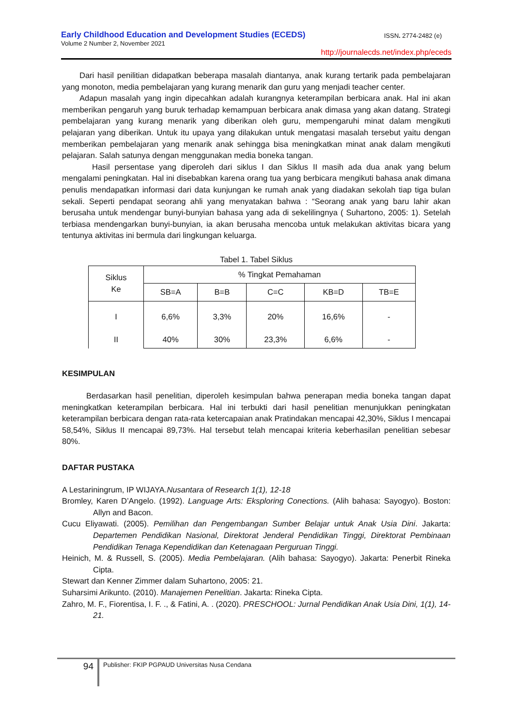Early Childhood Education and Development Studies (ECEDS)
ISSN. 2774-2482 (e)
Volume 2 Number 2, November 2021
http://journalecds.net/index.php/eceds
Dari hasil penilitian didapatkan beberapa masalah diantanya, anak kurang tertarik pada pembelajaran yang monoton, media pembelajaran yang kurang menarik dan guru yang menjadi teacher center.
Adapun masalah yang ingin dipecahkan adalah kurangnya keterampilan berbicara anak. Hal ini akan memberikan pengaruh yang buruk terhadap kemampuan berbicara anak dimasa yang akan datang. Strategi pembelajaran yang kurang menarik yang diberikan oleh guru, mempengaruhi minat dalam mengikuti pelajaran yang diberikan. Untuk itu upaya yang dilakukan untuk mengatasi masalah tersebut yaitu dengan memberikan pembelajaran yang menarik anak sehingga bisa meningkatkan minat anak dalam mengikuti pelajaran. Salah satunya dengan menggunakan media boneka tangan.
Hasil persentase yang diperoleh dari siklus I dan Siklus II masih ada dua anak yang belum mengalami peningkatan. Hal ini disebabkan karena orang tua yang berbicara mengikuti bahasa anak dimana penulis mendapatkan informasi dari data kunjungan ke rumah anak yang diadakan sekolah tiap tiga bulan sekali. Seperti pendapat seorang ahli yang menyatakan bahwa : “Seorang anak yang baru lahir akan berusaha untuk mendengar bunyi-bunyian bahasa yang ada di sekelilingnya ( Suhartono, 2005: 1). Setelah terbiasa mendengarkan bunyi-bunyian, ia akan berusaha mencoba untuk melakukan aktivitas bicara yang tentunya aktivitas ini bermula dari lingkungan keluarga.
Tabel 1. Tabel Siklus
| Siklus Ke | % Tingkat Pemahaman | | | | |
| --- | --- | --- | --- | --- | --- |
| | SB=A | B=B | C=C | KB=D | TB=E |
| I II | 6,6% 40% | 3,3% 30% | 20% 23,3% | 16,6% 6,6% | - - |
KESIMPULAN
Berdasarkan hasil penelitian, diperoleh kesimpulan bahwa penerapan media boneka tangan dapat meningkatkan keterampilan berbicara. Hal ini terbukti dari hasil penelitian menunjukkan peningkatan keterampilan berbicara dengan rata-rata ketercapaian anak Pratindakan mencapai 42,30%, Siklus I mencapai 58,54%, Siklus II mencapai 89,73%. Hal tersebut telah mencapai kriteria keberhasilan penelitian sebesar 80%.
DAFTAR PUSTAKA
A Lestariningrum, IP WIJAYA.Nusantara of Research 1(1), 12-18
Bromley, Karen D’Angelo. (1992). Language Arts: Eksploring Conections. (Alih bahasa: Sayogyo). Boston: Allyn and Bacon.
Cucu Eliyawati. (2005). Pemilihan dan Pengembangan Sumber Belajar untuk Anak Usia Dini. Jakarta: Departemen Pendidikan Nasional, Direktorat Jenderal Pendidikan Tinggi, Direktorat Pembinaan Pendidikan Tenaga Kependidikan dan Ketenagaan Perguruan Tinggi.
Heinich, M. & Russell, S. (2005). Media Pembelajaran. (Alih bahasa: Sayogyo). Jakarta: Penerbit Rineka Cipta.
Stewart dan Kenner Zimmer dalam Suhartono, 2005: 21.
Suharsimi Arikunto. (2010). Manajemen Penelitian. Jakarta: Rineka Cipta.
Zahro, M. F., Fiorentisa, I. F. ., & Fatini, A. . (2020). PRESCHOOL: Jurnal Pendidikan Anak Usia Dini, 1(1), 14-21.
94 Publisher: FKIP PGPAUD Universitas Nusa Cendana